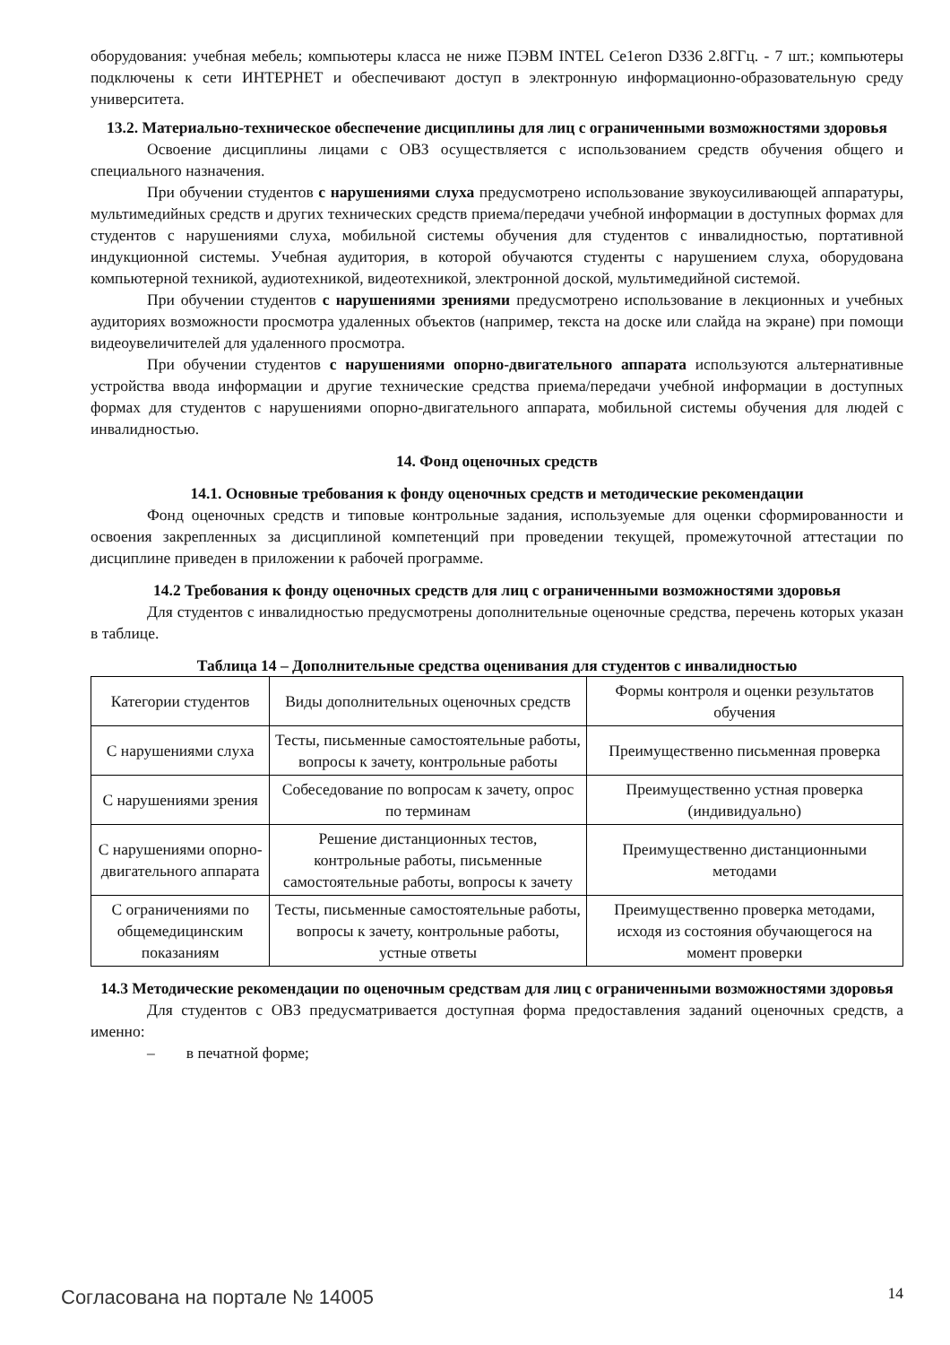оборудования: учебная мебель; компьютеры класса не ниже ПЭВМ INTEL Ce1eron D336 2.8ГГц. - 7 шт.; компьютеры подключены к сети ИНТЕРНЕТ и обеспечивают доступ в электронную информационно-образовательную среду университета.
13.2. Материально-техническое обеспечение дисциплины для лиц с ограниченными возможностями здоровья
Освоение дисциплины лицами с ОВЗ осуществляется с использованием средств обучения общего и специального назначения.
При обучении студентов с нарушениями слуха предусмотрено использование звукоусиливающей аппаратуры, мультимедийных средств и других технических средств приема/передачи учебной информации в доступных формах для студентов с нарушениями слуха, мобильной системы обучения для студентов с инвалидностью, портативной индукционной системы. Учебная аудитория, в которой обучаются студенты с нарушением слуха, оборудована компьютерной техникой, аудиотехникой, видеотехникой, электронной доской, мультимедийной системой.
При обучении студентов с нарушениями зрениями предусмотрено использование в лекционных и учебных аудиториях возможности просмотра удаленных объектов (например, текста на доске или слайда на экране) при помощи видеоувеличителей для удаленного просмотра.
При обучении студентов с нарушениями опорно-двигательного аппарата используются альтернативные устройства ввода информации и другие технические средства приема/передачи учебной информации в доступных формах для студентов с нарушениями опорно-двигательного аппарата, мобильной системы обучения для людей с инвалидностью.
14. Фонд оценочных средств
14.1. Основные требования к фонду оценочных средств и методические рекомендации
Фонд оценочных средств и типовые контрольные задания, используемые для оценки сформированности и освоения закрепленных за дисциплиной компетенций при проведении текущей, промежуточной аттестации по дисциплине приведен в приложении к рабочей программе.
14.2 Требования к фонду оценочных средств для лиц с ограниченными возможностями здоровья
Для студентов с инвалидностью предусмотрены дополнительные оценочные средства, перечень которых указан в таблице.
Таблица 14 – Дополнительные средства оценивания для студентов с инвалидностью
| Категории студентов | Виды дополнительных оценочных средств | Формы контроля и оценки результатов обучения |
| С нарушениями слуха | Тесты, письменные самостоятельные работы, вопросы к зачету, контрольные работы | Преимущественно письменная проверка |
| С нарушениями зрения | Собеседование по вопросам к зачету, опрос по терминам | Преимущественно устная проверка (индивидуально) |
| С нарушениями опорно-двигательного аппарата | Решение дистанционных тестов, контрольные работы, письменные самостоятельные работы, вопросы к зачету | Преимущественно дистанционными методами |
| С ограничениями по общемедицинским показаниям | Тесты, письменные самостоятельные работы, вопросы к зачету, контрольные работы, устные ответы | Преимущественно проверка методами, исходя из состояния обучающегося на момент проверки |
14.3 Методические рекомендации по оценочным средствам для лиц с ограниченными возможностями здоровья
Для студентов с ОВЗ предусматривается доступная форма предоставления заданий оценочных средств, а именно:
– в печатной форме;
Согласована на портале № 14005 14